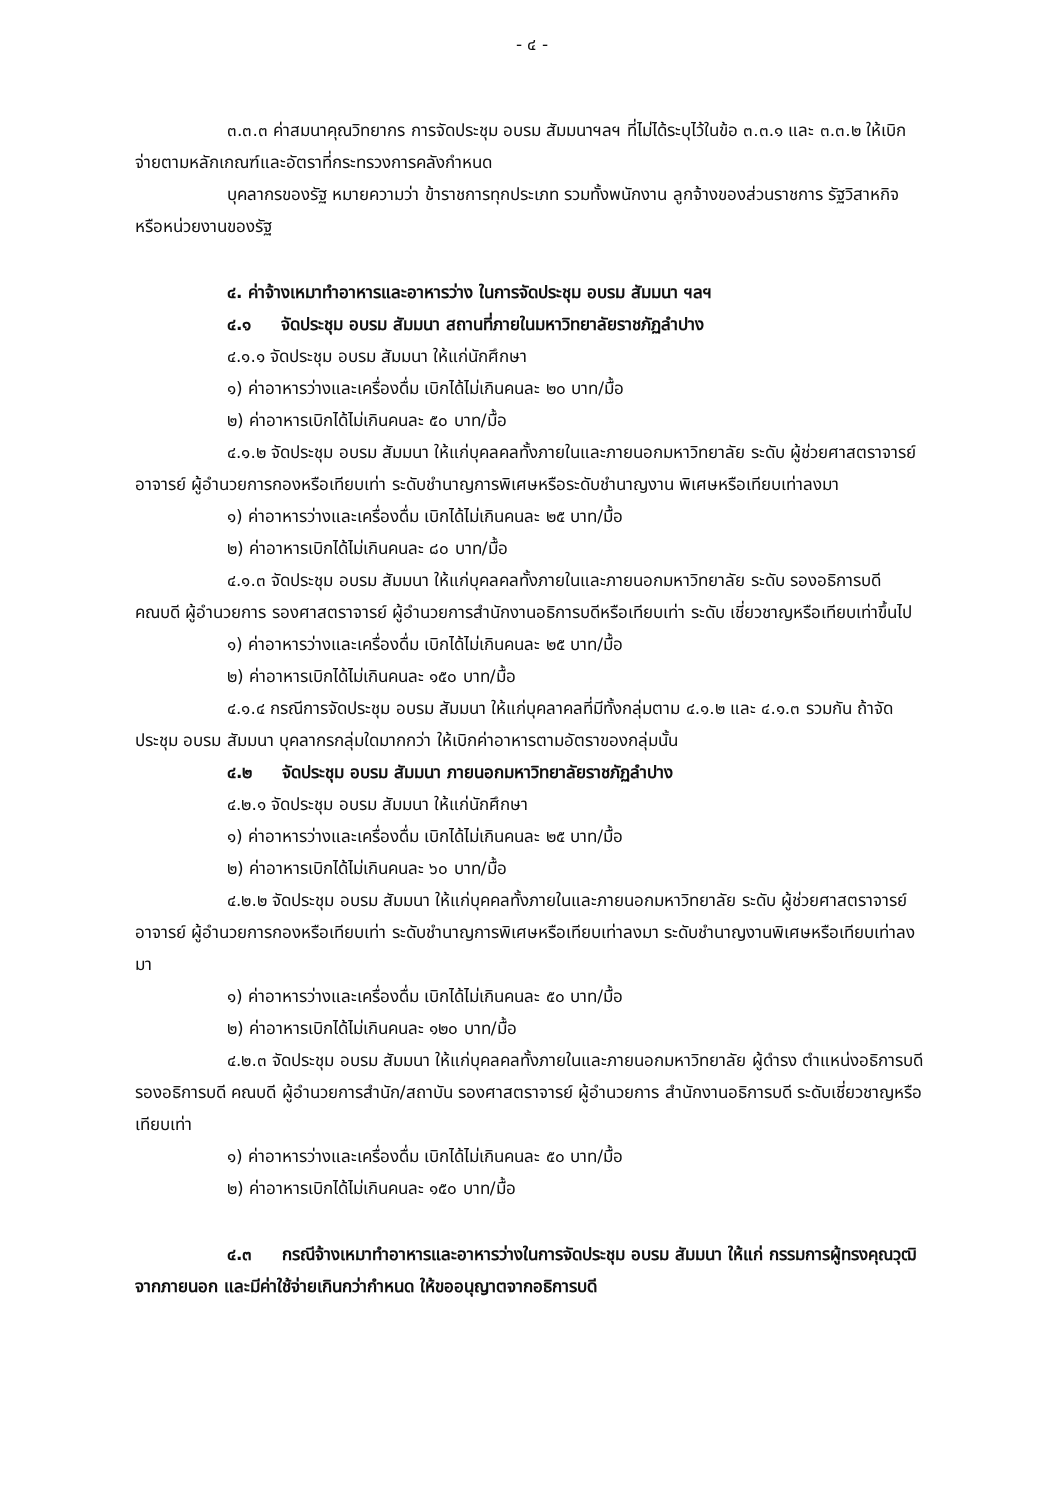- ๔ -
๓.๓.๓ ค่าสมนาคุณวิทยากร การจัดประชุม อบรม สัมมนาฯลฯ ที่ไม่ได้ระบุไว้ในข้อ ๓.๓.๑ และ ๓.๓.๒ ให้เบิกจ่ายตามหลักเกณฑ์และอัตราที่กระทรวงการคลังกำหนด
บุคลากรของรัฐ หมายความว่า ข้าราชการทุกประเภท รวมทั้งพนักงาน ลูกจ้างของส่วนราชการ รัฐวิสาหกิจ หรือหน่วยงานของรัฐ
๔. ค่าจ้างเหมาทำอาหารและอาหารว่าง ในการจัดประชุม อบรม สัมมนา ฯลฯ
๔.๑ จัดประชุม อบรม สัมมนา สถานที่ภายในมหาวิทยาลัยราชภัฏลำปาง
๔.๑.๑ จัดประชุม อบรม สัมมนา ให้แก่นักศึกษา
๑) ค่าอาหารว่างและเครื่องดื่ม เบิกได้ไม่เกินคนละ ๒๐ บาท/มื้อ
๒) ค่าอาหารเบิกได้ไม่เกินคนละ ๕๐ บาท/มื้อ
๔.๑.๒ จัดประชุม อบรม สัมมนา ให้แก่บุคลคลทั้งภายในและภายนอกมหาวิทยาลัย ระดับ ผู้ช่วยศาสตราจารย์ อาจารย์ ผู้อำนวยการกองหรือเทียบเท่า ระดับชำนาญการพิเศษหรือระดับชำนาญงาน พิเศษหรือเทียบเท่าลงมา
๑) ค่าอาหารว่างและเครื่องดื่ม เบิกได้ไม่เกินคนละ ๒๕ บาท/มื้อ
๒) ค่าอาหารเบิกได้ไม่เกินคนละ ๘๐ บาท/มื้อ
๔.๑.๓ จัดประชุม อบรม สัมมนา ให้แก่บุคลคลทั้งภายในและภายนอกมหาวิทยาลัย ระดับ รองอธิการบดี คณบดี ผู้อำนวยการ รองศาสตราจารย์ ผู้อำนวยการสำนักงานอธิการบดีหรือเทียบเท่า ระดับ เชี่ยวชาญหรือเทียบเท่าขึ้นไป
๑) ค่าอาหารว่างและเครื่องดื่ม เบิกได้ไม่เกินคนละ ๒๕ บาท/มื้อ
๒) ค่าอาหารเบิกได้ไม่เกินคนละ ๑๕๐ บาท/มื้อ
๔.๑.๔ กรณีการจัดประชุม อบรม สัมมนา ให้แก่บุคลาคลที่มีทั้งกลุ่มตาม ๔.๑.๒ และ ๔.๑.๓ รวมกัน ถ้าจัดประชุม อบรม สัมมนา บุคลากรกลุ่มใดมากกว่า ให้เบิกค่าอาหารตามอัตราของกลุ่มนั้น
๔.๒ จัดประชุม อบรม สัมมนา ภายนอกมหาวิทยาลัยราชภัฏลำปาง
๔.๒.๑ จัดประชุม อบรม สัมมนา ให้แก่นักศึกษา
๑) ค่าอาหารว่างและเครื่องดื่ม เบิกได้ไม่เกินคนละ ๒๕ บาท/มื้อ
๒) ค่าอาหารเบิกได้ไม่เกินคนละ ๖๐ บาท/มื้อ
๔.๒.๒ จัดประชุม อบรม สัมมนา ให้แก่บุคคลทั้งภายในและภายนอกมหาวิทยาลัย ระดับ ผู้ช่วยศาสตราจารย์ อาจารย์ ผู้อำนวยการกองหรือเทียบเท่า ระดับชำนาญการพิเศษหรือเทียบเท่าลงมา ระดับชำนาญงานพิเศษหรือเทียบเท่าลงมา
๑) ค่าอาหารว่างและเครื่องดื่ม เบิกได้ไม่เกินคนละ ๕๐ บาท/มื้อ
๒) ค่าอาหารเบิกได้ไม่เกินคนละ ๑๒๐ บาท/มื้อ
๔.๒.๓ จัดประชุม อบรม สัมมนา ให้แก่บุคลคลทั้งภายในและภายนอกมหาวิทยาลัย ผู้ดำรง ตำแหน่งอธิการบดี รองอธิการบดี คณบดี ผู้อำนวยการสำนัก/สถาบัน รองศาสตราจารย์ ผู้อำนวยการ สำนักงานอธิการบดี ระดับเชี่ยวชาญหรือเทียบเท่า
๑) ค่าอาหารว่างและเครื่องดื่ม เบิกได้ไม่เกินคนละ ๕๐ บาท/มื้อ
๒) ค่าอาหารเบิกได้ไม่เกินคนละ ๑๕๐ บาท/มื้อ
๔.๓ กรณีจ้างเหมาทำอาหารและอาหารว่างในการจัดประชุม อบรม สัมมนา ให้แก่ กรรมการผู้ทรงคุณวุฒิ จากภายนอก และมีค่าใช้จ่ายเกินกว่ากำหนด ให้ขออนุญาตจากอธิการบดี